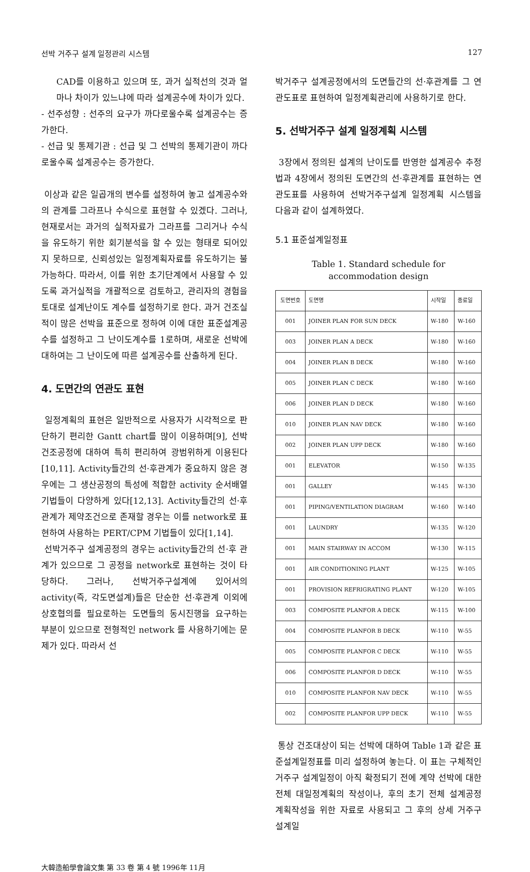선박 거주구 설계 일정관리 시스템 127
CAD를 이용하고 있으며 또, 과거 실적선의 것과 얼마나 차이가 있느냐에 따라 설계공수에 차이가 있다.
- 선주성향 : 선주의 요구가 까다로울수록 설계공수는 증가한다.
- 선급 및 통제기관 : 선급 및 그 선박의 통제기관이 까다로울수록 설계공수는 증가한다.
이상과 같은 일곱개의 변수를 설정하여 놓고 설계공수와의 관계를 그라프나 수식으로 표현할 수 있겠다. 그러나, 현재로서는 과거의 실적자료가 그라프를 그리거나 수식을 유도하기 위한 회기분석을 할 수 있는 형태로 되어있지 못하므로, 신뢰성있는 일정계획자료를 유도하기는 불가능하다. 따라서, 이를 위한 초기단계에서 사용할 수 있도록 과거실적을 개괄적으로 검토하고, 관리자의 경험을 토대로 설계난이도 계수를 설정하기로 한다. 과거 건조실적이 많은 선박을 표준으로 정하여 이에 대한 표준설계공수를 설정하고 그 난이도계수를 1로하며, 새로운 선박에 대하여는 그 난이도에 따른 설계공수를 산출하게 된다.
4. 도면간의 연관도 표현
일정계획의 표현은 일반적으로 사용자가 시각적으로 판단하기 편리한 Gantt chart를 많이 이용하며[9], 선박건조공정에 대하여 특히 편리하여 광범위하게 이용된다[10,11]. Activity들간의 선·후관계가 중요하지 않은 경우에는 그 생산공정의 특성에 적합한 activity 순서배열 기법들이 다양하게 있다[12,13]. Activity들간의 선·후관계가 제약조건으로 존재할 경우는 이를 network로 표현하여 사용하는 PERT/CPM 기법들이 있다[1,14].
선박거주구 설계공정의 경우는 activity들간의 선·후 관계가 있으므로 그 공정을 network로 표현하는 것이 타당하다. 그러나, 선박거주구설계에 있어서의 activity(즉, 각도면설계)들은 단순한 선·후관계 이외에 상호협의를 필요로하는 도면들의 동시진행을 요구하는 부분이 있으므로 전형적인 network 를 사용하기에는 문제가 있다. 따라서 선
박거주구 설계공정에서의 도면들간의 선·후관계를 그 연관도표로 표현하여 일정계획관리에 사용하기로 한다.
5. 선박거주구 설계 일정계획 시스템
3장에서 정의된 설계의 난이도를 반영한 설계공수 추정법과 4장에서 정의된 도면간의 선·후관계를 표현하는 연관도표를 사용하여 선박거주구설계 일정계획 시스템을 다음과 같이 설계하였다.
5.1 표준설계일정표
Table 1. Standard schedule for
accommodation design
| 도면번호 | 도면명 | 시작일 | 종료일 |
| --- | --- | --- | --- |
| 001 | JOINER PLAN FOR SUN DECK | W-180 | W-160 |
| 003 | JOINER PLAN A DECK | W-180 | W-160 |
| 004 | JOINER PLAN B DECK | W-180 | W-160 |
| 005 | JOINER PLAN C DECK | W-180 | W-160 |
| 006 | JOINER PLAN D DECK | W-180 | W-160 |
| 010 | JOINER PLAN NAV DECK | W-180 | W-160 |
| 002 | JOINER PLAN UPP DECK | W-180 | W-160 |
| 001 | ELEVATOR | W-150 | W-135 |
| 001 | GALLEY | W-145 | W-130 |
| 001 | PIPING/VENTILATION DIAGRAM | W-160 | W-140 |
| 001 | LAUNDRY | W-135 | W-120 |
| 001 | MAIN STAIRWAY IN ACCOM | W-130 | W-115 |
| 001 | AIR CONDITIONING PLANT | W-125 | W-105 |
| 001 | PROVISION REFRIGRATING PLANT | W-120 | W-105 |
| 003 | COMPOSITE PLANFOR A DECK | W-115 | W-100 |
| 004 | COMPOSITE PLANFOR B DECK | W-110 | W-55 |
| 005 | COMPOSITE PLANFOR C DECK | W-110 | W-55 |
| 006 | COMPOSITE PLANFOR D DECK | W-110 | W-55 |
| 010 | COMPOSITE PLANFOR NAV DECK | W-110 | W-55 |
| 002 | COMPOSITE PLANFOR UPP DECK | W-110 | W-55 |
통상 건조대상이 되는 선박에 대하여 Table 1과 같은 표준설계일정표를 미리 설정하여 놓는다. 이 표는 구체적인 거주구 설계일정이 아직 확정되기 전에 계약 선박에 대한 전체 대일정계획의 작성이나, 후의 초기 전체 설계공정 계획작성을 위한 자료로 사용되고 그 후의 상세 거주구 설계일
大韓造船學會論文集 第 33 卷 第 4 號 1996年 11月